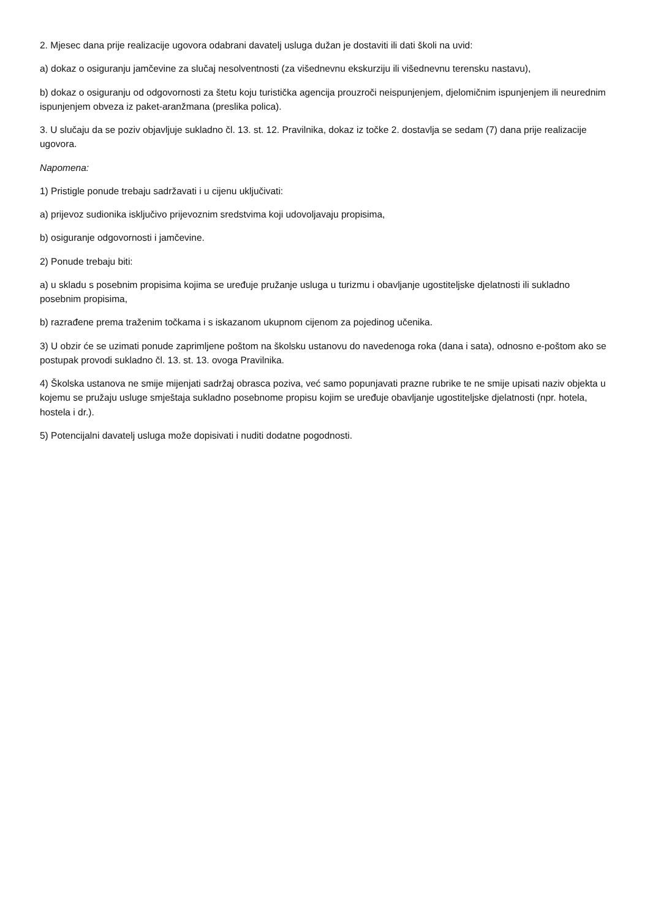2. Mjesec dana prije realizacije ugovora odabrani davatelj usluga dužan je dostaviti ili dati školi na uvid:
a) dokaz o osiguranju jamčevine za slučaj nesolventnosti (za višednevnu ekskurziju ili višednevnu terensku nastavu),
b) dokaz o osiguranju od odgovornosti za štetu koju turistička agencija prouzroči neispunjenjem, djelomičnim ispunjenjem ili neurednim ispunjenjem obveza iz paket-aranžmana (preslika polica).
3. U slučaju da se poziv objavljuje sukladno čl. 13. st. 12. Pravilnika, dokaz iz točke 2. dostavlja se sedam (7) dana prije realizacije ugovora.
Napomena:
1) Pristigle ponude trebaju sadržavati i u cijenu uključivati:
a) prijevoz sudionika isključivo prijevoznim sredstvima koji udovoljavaju propisima,
b) osiguranje odgovornosti i jamčevine.
2) Ponude trebaju biti:
a) u skladu s posebnim propisima kojima se uređuje pružanje usluga u turizmu i obavljanje ugostiteljske djelatnosti ili sukladno posebnim propisima,
b) razrađene prema traženim točkama i s iskazanom ukupnom cijenom za pojedinog učenika.
3) U obzir će se uzimati ponude zaprimljene poštom na školsku ustanovu do navedenoga roka (dana i sata), odnosno e-poštom ako se postupak provodi sukladno čl. 13. st. 13. ovoga Pravilnika.
4) Školska ustanova ne smije mijenjati sadržaj obrasca poziva, već samo popunjavati prazne rubrike te ne smije upisati naziv objekta u kojemu se pružaju usluge smještaja sukladno posebnome propisu kojim se uređuje obavljanje ugostiteljske djelatnosti (npr. hotela, hostela i dr.).
5) Potencijalni davatelj usluga može dopisivati i nuditi dodatne pogodnosti.